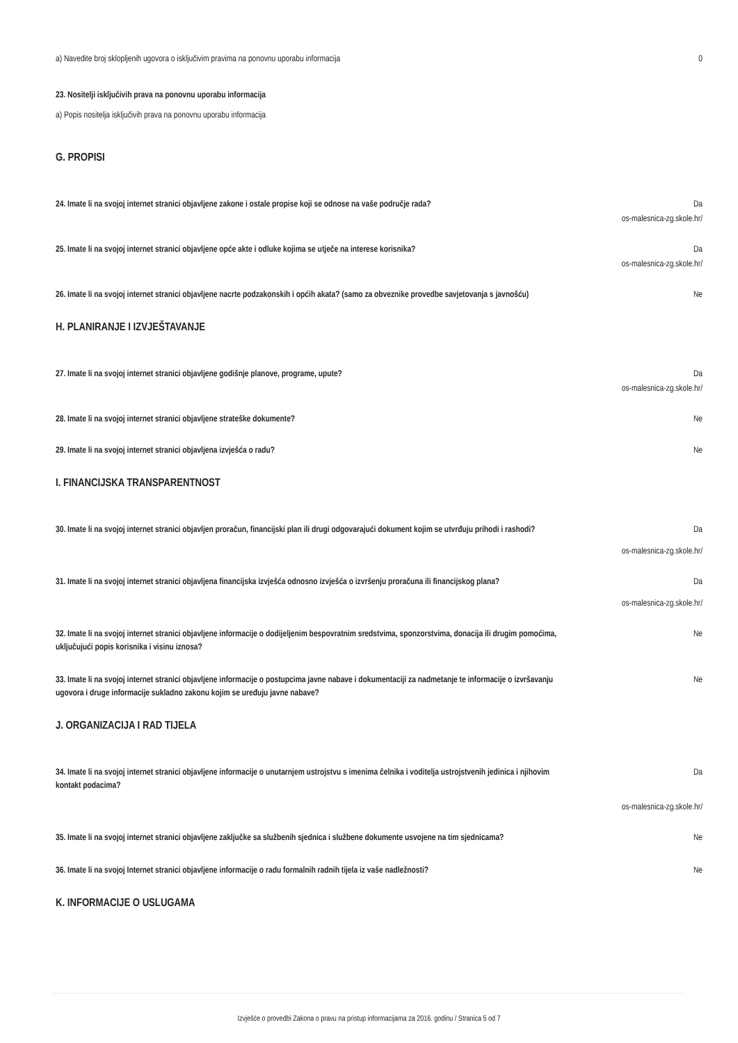a) Navedite broj sklopljenih ugovora o isključivim pravima na ponovnu uporabu informacija
0
23. Nositelji isključivih prava na ponovnu uporabu informacija
a) Popis nositelja isključivih prava na ponovnu uporabu informacija
G. PROPISI
24. Imate li na svojoj internet stranici objavljene zakone i ostale propise koji se odnose na vaše područje rada?
Da
os-malesnica-zg.skole.hr/
25. Imate li na svojoj internet stranici objavljene opće akte i odluke kojima se utječe na interese korisnika?
Da
os-malesnica-zg.skole.hr/
26. Imate li na svojoj internet stranici objavljene nacrte podzakonskih i općih akata? (samo za obveznike provedbe savjetovanja s javnošću)
Ne
H. PLANIRANJE I IZVJEŠTAVANJE
27. Imate li na svojoj internet stranici objavljene godišnje planove, programe, upute? Da
os-malesnica-zg.skole.hr/
28. Imate li na svojoj internet stranici objavljene strateške dokumente? Ne
29. Imate li na svojoj internet stranici objavljena izvješća o radu? Ne
I. FINANCIJSKA TRANSPARENTNOST
30. Imate li na svojoj internet stranici objavljen proračun, financijski plan ili drugi odgovarajući dokument kojim se utvrđuju prihodi i rashodi?
Da
os-malesnica-zg.skole.hr/
31. Imate li na svojoj internet stranici objavljena financijska izvješća odnosno izvješća o izvršenju proračuna ili financijskog plana?
Da
os-malesnica-zg.skole.hr/
32. Imate li na svojoj internet stranici objavljene informacije o dodijeljenim bespovratnim sredstvima, sponzorstvima, donacija ili drugim pomoćima, uključujući popis korisnika i visinu iznosa?
Ne
33. Imate li na svojoj internet stranici objavljene informacije o postupcima javne nabave i dokumentaciji za nadmetanje te informacije o izvršavanju ugovora i druge informacije sukladno zakonu kojim se uređuju javne nabave?
Ne
J. ORGANIZACIJA I RAD TIJELA
34. Imate li na svojoj internet stranici objavljene informacije o unutarnjem ustrojstvu s imenima čelnika i voditelja ustrojstvenih jedinica i njihovim kontakt podacima?
Da
os-malesnica-zg.skole.hr/
35. Imate li na svojoj internet stranici objavljene zaključke sa službenih sjednica i službene dokumente usvojene na tim sjednicama?
Ne
36. Imate li na svojoj Internet stranici objavljene informacije o radu formalnih radnih tijela iz vaše nadležnosti?
Ne
K. INFORMACIJE O USLUGAMA
Izvješće o provedbi Zakona o pravu na pristup informacijama za 2016. godinu / Stranica 5 od 7